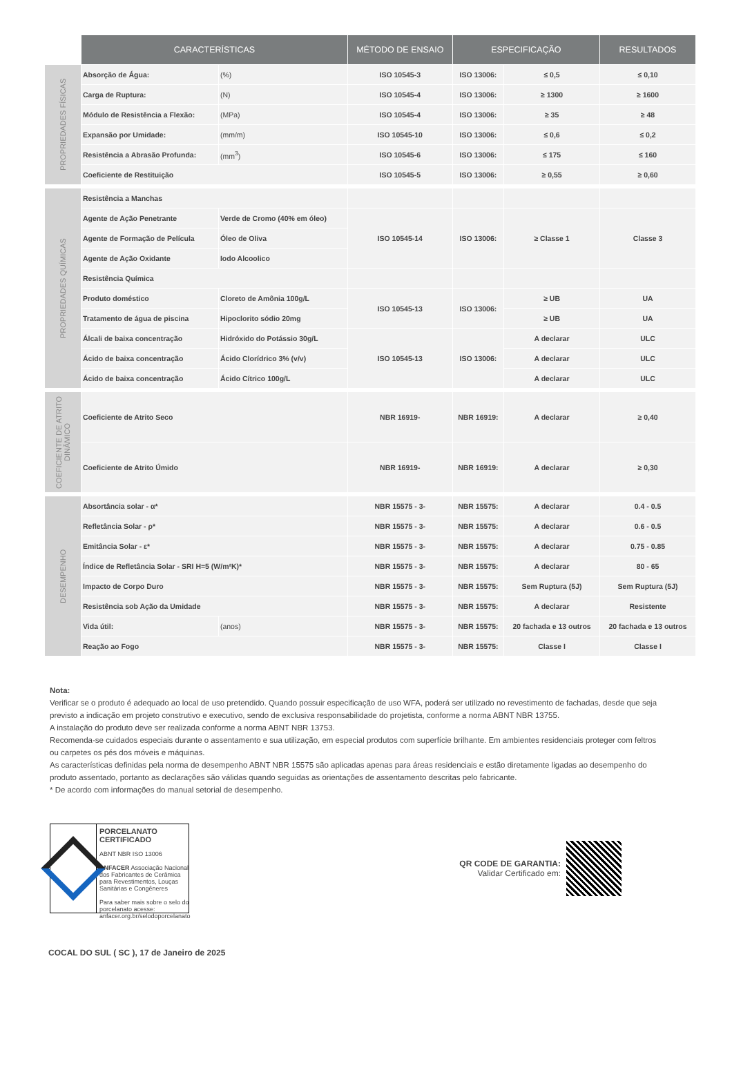| | CARACTERÍSTICAS | | MÉTODO DE ENSAIO | ESPECIFICAÇÃO | | RESULTADOS |
| PROPRIEDADES FÍSICAS | Absorção de Água: | (%) | ISO 10545-3 | ISO 13006: | ≤ 0,5 | ≤ 0,10 |
| | Carga de Ruptura: | (N) | ISO 10545-4 | ISO 13006: | ≥ 1300 | ≥ 1600 |
| | Módulo de Resistência a Flexão: | (MPa) | ISO 10545-4 | ISO 13006: | ≥ 35 | ≥ 48 |
| | Expansão por Umidade: | (mm/m) | ISO 10545-10 | ISO 13006: | ≤ 0,6 | ≤ 0,2 |
| | Resistência a Abrasão Profunda: | (mm<sup>3</sup>) | ISO 10545-6 | ISO 13006: | ≤ 175 | ≤ 160 |
| | Coeficiente de Restituição | | ISO 10545-5 | ISO 13006: | ≥ 0,55 | ≥ 0,60 |
| PROPRIEDADES QUÍMICAS | Resistência a Manchas | | | | | |
| | Agente de Ação Penetrante | Verde de Cromo (40% em óleo) | ISO 10545-14 | ISO 13006: | ≥ Classe 1 | Classe 3 |
| | Agente de Formação de Película | Óleo de Oliva | | | | |
| | Agente de Ação Oxidante | Iodo Alcoolico | | | | |
| | Resistência Química | | | | | |
| | Produto doméstico | Cloreto de Amônia 100g/L | ISO 10545-13 | ISO 13006: | ≥ UB | UA |
| | Tratamento de água de piscina | Hipoclorito sódio 20mg | | | ≥ UB | UA |
| | Álcali de baixa concentração | Hidróxido do Potássio 30g/L | ISO 10545-13 | ISO 13006: | A declarar | ULC |
| | Ácido de baixa concentração | Ácido Clorídrico 3% (v/v) | | | A declarar | ULC |
| | Ácido de baixa concentração | Ácido Cítrico 100g/L | | | A declarar | ULC |
| COEFICIENTE DE ATRITO DINÂMICO | Coeficiente de Atrito Seco | | NBR 16919- | NBR 16919: | A declarar | ≥ 0,40 |
| | Coeficiente de Atrito Úmido | | NBR 16919- | NBR 16919: | A declarar | ≥ 0,30 |
| DESEMPENHO | Absortância solar - α* | | NBR 15575 - 3- | NBR 15575: | A declarar | 0.4 - 0.5 |
| | Refletância Solar - ρ* | | NBR 15575 - 3- | NBR 15575: | A declarar | 0.6 - 0.5 |
| | Emitância Solar - ε* | | NBR 15575 - 3- | NBR 15575: | A declarar | 0.75 - 0.85 |
| | Índice de Refletância Solar - SRI H=5 (W/m²K)* | | NBR 15575 - 3- | NBR 15575: | A declarar | 80 - 65 |
| | Impacto de Corpo Duro | | NBR 15575 - 3- | NBR 15575: | Sem Ruptura (5J) | Sem Ruptura (5J) |
| | Resistência sob Ação da Umidade | | NBR 15575 - 3- | NBR 15575: | A declarar | Resistente |
| | Vida útil: | (anos) | NBR 15575 - 3- | NBR 15575: | 20 fachada e 13 outros | 20 fachada e 13 outros |
| | Reação ao Fogo | | NBR 15575 - 3- | NBR 15575: | Classe I | Classe I |
Nota:
Verificar se o produto é adequado ao local de uso pretendido. Quando possuir especificação de uso WFA, poderá ser utilizado no revestimento de fachadas, desde que seja previsto a indicação em projeto construtivo e executivo, sendo de exclusiva responsabilidade do projetista, conforme a norma ABNT NBR 13755.
A instalação do produto deve ser realizada conforme a norma ABNT NBR 13753.
Recomenda-se cuidados especiais durante o assentamento e sua utilização, em especial produtos com superfície brilhante. Em ambientes residenciais proteger com feltros ou carpetes os pés dos móveis e máquinas.
As características definidas pela norma de desempenho ABNT NBR 15575 são aplicadas apenas para áreas residenciais e estão diretamente ligadas ao desempenho do produto assentado, portanto as declarações são válidas quando seguidas as orientações de assentamento descritas pelo fabricante.
* De acordo com informações do manual setorial de desempenho.
PORCELANATO CERTIFICADO
ABNT NBR ISO 13006
ANFACER Associação Nacional dos Fabricantes de Cerâmica para Revestimentos, Louças Sanitárias e Congêneres
Para saber mais sobre o selo do porcelanato acesse: anfacer.org.br/selodoporcelanato
QR CODE DE GARANTIA:
Validar Certificado em:
COCAL DO SUL ( SC ), 17 de Janeiro de 2025